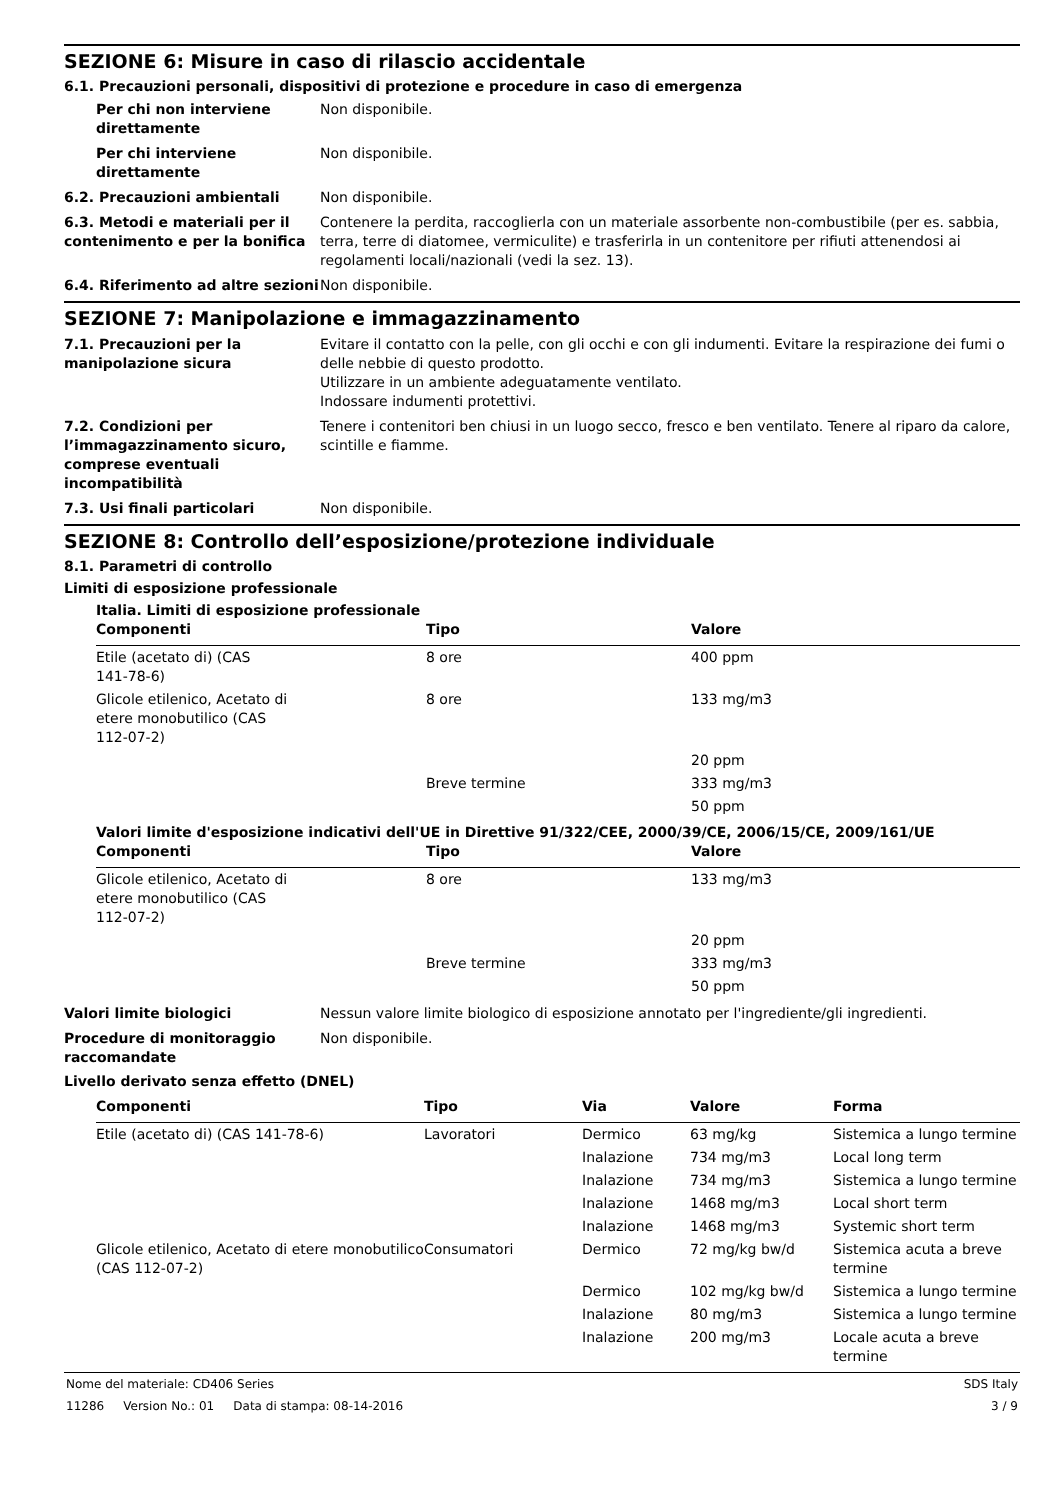SEZIONE 6: Misure in caso di rilascio accidentale
6.1. Precauzioni personali, dispositivi di protezione e procedure in caso di emergenza
Per chi non interviene direttamente
Non disponibile.
Per chi interviene direttamente
Non disponibile.
6.2. Precauzioni ambientali Non disponibile.
6.3. Metodi e materiali per il contenimento e per la bonifica
Contenere la perdita, raccoglierla con un materiale assorbente non-combustibile (per es. sabbia, terra, terre di diatomee, vermiculite) e trasferirla in un contenitore per rifiuti attenendosi ai regolamenti locali/nazionali (vedi la sez. 13).
6.4. Riferimento ad altre sezioni
Non disponibile.
SEZIONE 7: Manipolazione e immagazzinamento
7.1. Precauzioni per la manipolazione sicura
Evitare il contatto con la pelle, con gli occhi e con gli indumenti. Evitare la respirazione dei fumi o delle nebbie di questo prodotto.
Utilizzare in un ambiente adeguatamente ventilato.
Indossare indumenti protettivi.
7.2. Condizioni per l’immagazzinamento sicuro, comprese eventuali incompatibilità
Tenere i contenitori ben chiusi in un luogo secco, fresco e ben ventilato. Tenere al riparo da calore, scintille e fiamme.
7.3. Usi finali particolari Non disponibile.
SEZIONE 8: Controllo dell’esposizione/protezione individuale
8.1. Parametri di controllo
Limiti di esposizione professionale
Italia. Limiti di esposizione professionale
| Componenti | Tipo | Valore |
| --- | --- | --- |
| Etile (acetato di) (CAS 141-78-6) | 8 ore | 400 ppm |
| Glicole etilenico, Acetato di etere monobutilico (CAS 112-07-2) | 8 ore | 133 mg/m3 |
| | | 20 ppm |
| | Breve termine | 333 mg/m3 |
| | | 50 ppm |
Valori limite d'esposizione indicativi dell'UE in Direttive 91/322/CEE, 2000/39/CE, 2006/15/CE, 2009/161/UE
| Componenti | Tipo | Valore |
| --- | --- | --- |
| Glicole etilenico, Acetato di etere monobutilico (CAS 112-07-2) | 8 ore | 133 mg/m3 |
| | | 20 ppm |
| | Breve termine | 333 mg/m3 |
| | | 50 ppm |
Valori limite biologici Nessun valore limite biologico di esposizione annotato per l'ingrediente/gli ingredienti.
Procedure di monitoraggio raccomandate
Non disponibile.
Livello derivato senza effetto (DNEL)
| Componenti | Tipo | Via | Valore | Forma |
| --- | --- | --- | --- | --- |
| Etile (acetato di) (CAS 141-78-6) | Lavoratori | Dermico | 63 mg/kg | Sistemica a lungo termine |
| | | Inalazione | 734 mg/m3 | Local long term |
| | | Inalazione | 734 mg/m3 | Sistemica a lungo termine |
| | | Inalazione | 1468 mg/m3 | Local short term |
| | | Inalazione | 1468 mg/m3 | Systemic short term |
| Glicole etilenico, Acetato di etere monobutilico (CAS 112-07-2) | Consumatori | Dermico | 72 mg/kg bw/d | Sistemica acuta a breve termine |
| | | Dermico | 102 mg/kg bw/d | Sistemica a lungo termine |
| | | Inalazione | 80 mg/m3 | Sistemica a lungo termine |
| | | Inalazione | 200 mg/m3 | Locale acuta a breve termine |
Nome del materiale: CD406 Series
11286 Version No.: 01 Data di stampa: 08-14-2016
SDS Italy
3 / 9